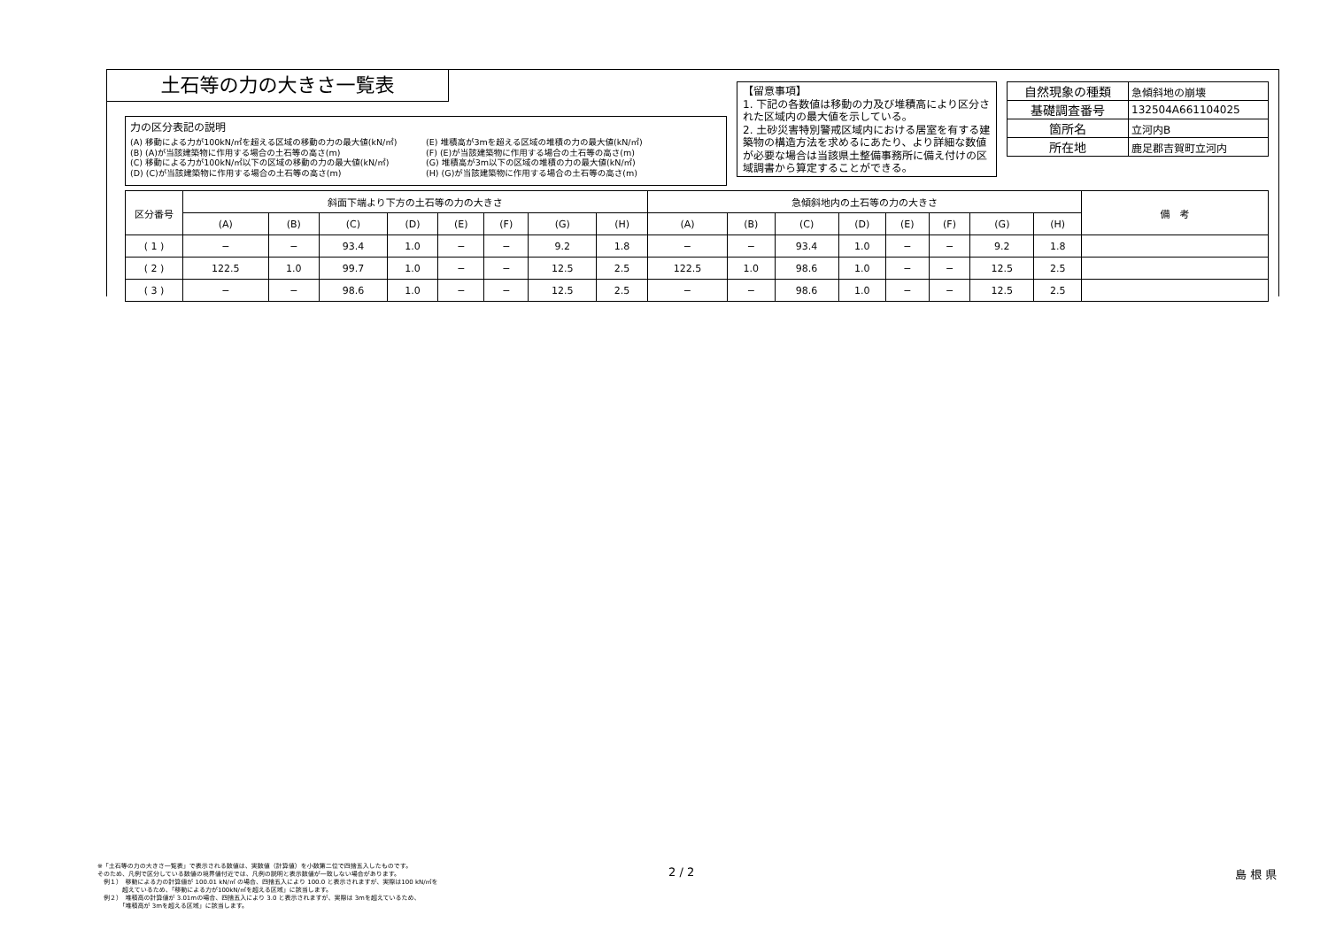土石等の力の大きさ一覧表
力の区分表記の説明
(A) 移動による力が100kN/㎡を超える区域の移動の力の最大値(kN/㎡)
(B) (A)が当該建築物に作用する場合の土石等の高さ(m)
(C) 移動による力が100kN/㎡以下の区域の移動の力の最大値(kN/㎡)
(D) (C)が当該建築物に作用する場合の土石等の高さ(m)
(E) 堆積高が3mを超える区域の堆積の力の最大値(kN/㎡)
(F) (E)が当該建築物に作用する場合の土石等の高さ(m)
(G) 堆積高が3m以下の区域の堆積の力の最大値(kN/㎡)
(H) (G)が当該建築物に作用する場合の土石等の高さ(m)
【留意事項】
1. 下記の各数値は移動の力及び堆積高により区分された区域内の最大値を示している。
2. 土砂災害特別警戒区域内における居室を有する建築物の構造方法を求めるにあたり、より詳細な数値が必要な場合は当該県土整備事務所に備え付けの区域調書から算定することができる。
| 自然現象の種類 | 急傾斜地の崩壊 |
| 基礎調査番号 | 132504A661104025 |
| 箇所名 | 立河内B |
| 所在地 | 鹿足郡吉賀町立河内 |
| 区分番号 | 斜面下端より下方の土石等の力の大きさ | | | | | | | | 急傾斜地内の土石等の力の大きさ | | | | | | | | 備 考 |
| --- | --- | --- | --- | --- | --- | --- | --- | --- | --- | --- | --- | --- | --- | --- | --- | --- | --- |
| | (A) | (B) | (C) | (D) | (E) | (F) | (G) | (H) | (A) | (B) | (C) | (D) | (E) | (F) | (G) | (H) | |
| ( 1 ) | − | − | 93.4 | 1.0 | − | − | 9.2 | 1.8 | − | − | 93.4 | 1.0 | − | − | 9.2 | 1.8 | |
| ( 2 ) | 122.5 | 1.0 | 99.7 | 1.0 | − | − | 12.5 | 2.5 | 122.5 | 1.0 | 98.6 | 1.0 | − | − | 12.5 | 2.5 | |
| ( 3 ) | − | − | 98.6 | 1.0 | − | − | 12.5 | 2.5 | − | − | 98.6 | 1.0 | − | − | 12.5 | 2.5 | |
※「土石等の力の大きさ一覧表」で表示される数値は、実数値（計算値）を小数第二位で四捨五入したものです。
そのため、凡例で区分している数値の境界値付近では、凡例の説明と表示数値が一致しない場合があります。
　例１）　移動による力の計算値が 100.01 kN/㎡ の場合、四捨五入により 100.0 と表示されますが、実際は100 kN/㎡を
　　　　超えているため、「移動による力が100kN/㎡を超える区域」に該当します。
　例２）　堆積高の計算値が 3.01mの場合、四捨五入により 3.0 と表示されますが、実際は 3mを超えているため、
　　　　「堆積高が 3mを超える区域」に該当します。
2 / 2 島 根 県